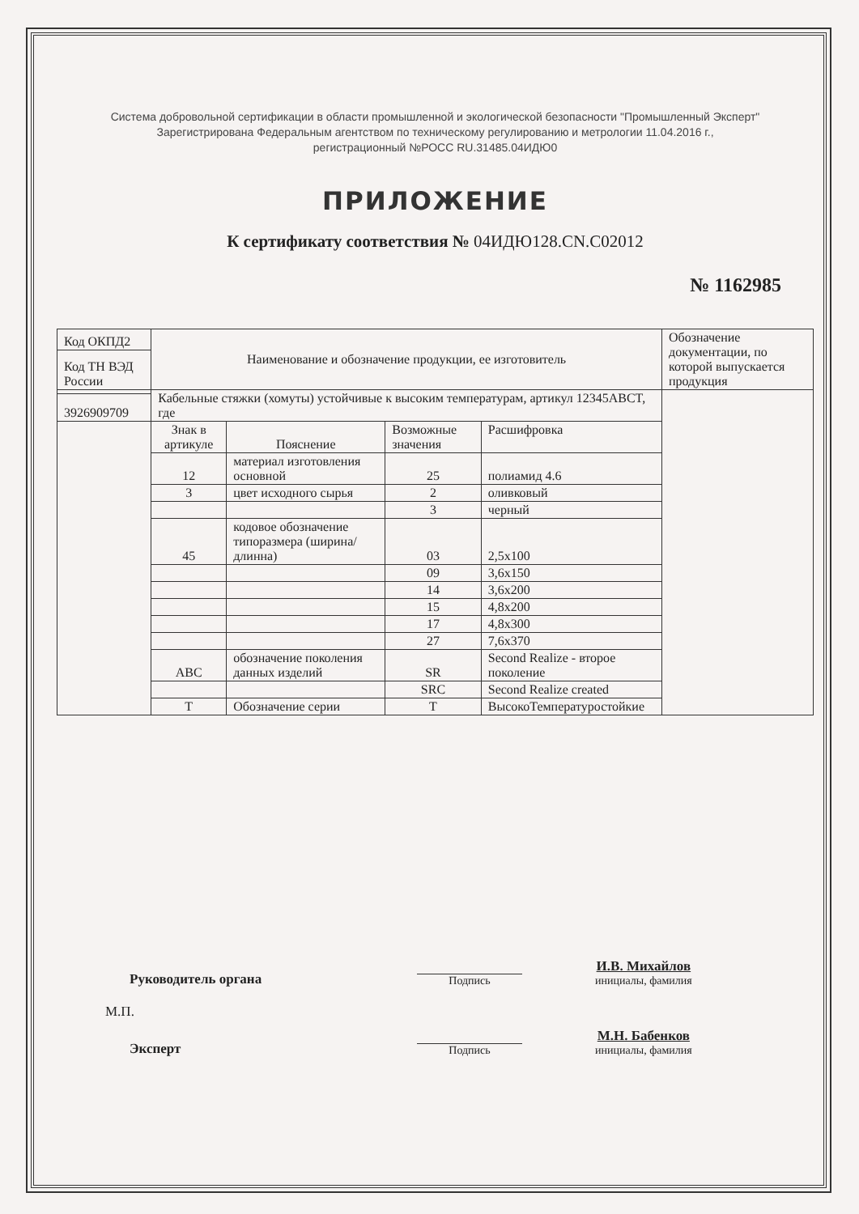Система добровольной сертификации в области промышленной и экологической безопасности "Промышленный Эксперт"
Зарегистрирована Федеральным агентством по техническому регулированию и метрологии 11.04.2016 г.,
регистрационный №РОСС RU.31485.04ИДЮ0
ПРИЛОЖЕНИЕ
К сертификату соответствия № 04ИДЮ128.CN.C02012
№ 1162985
| Код ОКПД2 | Наименование и обозначение продукции, ее изготовитель | | | | Обозначение документации, по которой выпускается продукция |
| Код ТН ВЭД России | | | | | |
| | Кабельные стяжки (хомуты) устойчивые к высоким температурам, артикул 12345ABCT, где | | | | |
| 3926909709 | | | | | |
| | Знак в артикуле | Пояснение | Возможные значения | Расшифровка | |
| | 12 | материал изготовления основной | 25 | полиамид 4.6 | |
| | 3 | цвет исходного сырья | 2 | оливковый | |
| | | | 3 | черный | |
| | 45 | кодовое обозначение типоразмера (ширина/ длинна) | 03 | 2,5x100 | |
| | | | 09 | 3,6x150 | |
| | | | 14 | 3,6x200 | |
| | | | 15 | 4,8x200 | |
| | | | 17 | 4,8x300 | |
| | | | 27 | 7,6x370 | |
| | ABC | обозначение поколения данных изделий | SR | Second Realize - второе поколение | |
| | | | SRC | Second Realize created | |
| | T | Обозначение серии | T | ВысокоТемпературостойкие | |
Руководитель органа
Подпись
И.В. Михайлов
инициалы, фамилия
М.П.
Эксперт
Подпись
М.Н. Бабенков
инициалы, фамилия